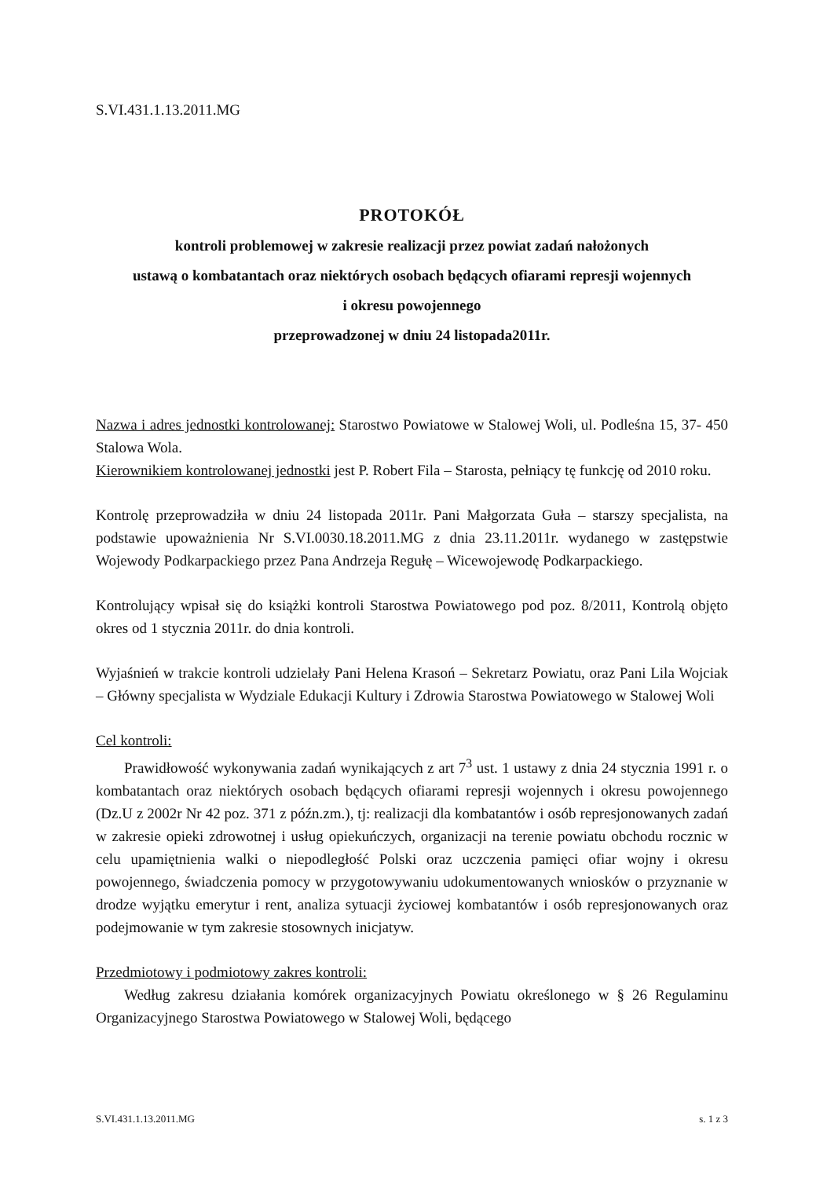S.VI.431.1.13.2011.MG
PROTOKÓŁ
kontroli problemowej w zakresie realizacji przez powiat zadań nałożonych
ustawą o kombatantach oraz niektórych osobach będących ofiarami represji wojennych
i okresu powojennego
przeprowadzonej w dniu 24 listopada2011r.
Nazwa i adres jednostki kontrolowanej: Starostwo Powiatowe w Stalowej Woli, ul. Podleśna 15, 37- 450 Stalowa Wola.
Kierownikiem kontrolowanej jednostki jest P. Robert Fila – Starosta, pełniący tę funkcję od 2010 roku.
Kontrolę przeprowadziła w dniu 24 listopada 2011r. Pani Małgorzata Guła – starszy specjalista, na podstawie upoważnienia Nr S.VI.0030.18.2011.MG z dnia 23.11.2011r. wydanego w zastępstwie Wojewody Podkarpackiego przez Pana Andrzeja Regułę – Wicewojewodę Podkarpackiego.
Kontrolujący wpisał się do książki kontroli Starostwa Powiatowego pod poz. 8/2011, Kontrolą objęto okres od 1 stycznia 2011r. do dnia kontroli.
Wyjaśnień w trakcie kontroli udzielały Pani Helena Krasoń – Sekretarz Powiatu, oraz Pani Lila Wojciak – Główny specjalista w Wydziale Edukacji Kultury i Zdrowia Starostwa Powiatowego w Stalowej Woli
Cel kontroli:
Prawidłowość wykonywania zadań wynikających z art 7<sup>3</sup> ust. 1 ustawy z dnia 24 stycznia 1991 r. o kombatantach oraz niektórych osobach będących ofiarami represji wojennych i okresu powojennego (Dz.U z 2002r Nr 42 poz. 371 z późn.zm.), tj: realizacji dla kombatantów i osób represjonowanych zadań w zakresie opieki zdrowotnej i usług opiekuńczych, organizacji na terenie powiatu obchodu rocznic w celu upamiętnienia walki o niepodległość Polski oraz uczczenia pamięci ofiar wojny i okresu powojennego, świadczenia pomocy w przygotowywaniu udokumentowanych wniosków o przyznanie w drodze wyjątku emerytur i rent, analiza sytuacji życiowej kombatantów i osób represjonowanych oraz podejmowanie w tym zakresie stosownych inicjatyw.
Przedmiotowy i podmiotowy zakres kontroli:
Według zakresu działania komórek organizacyjnych Powiatu określonego w § 26 Regulaminu Organizacyjnego Starostwa Powiatowego w Stalowej Woli, będącego
S.VI.431.1.13.2011.MG s. 1 z 3